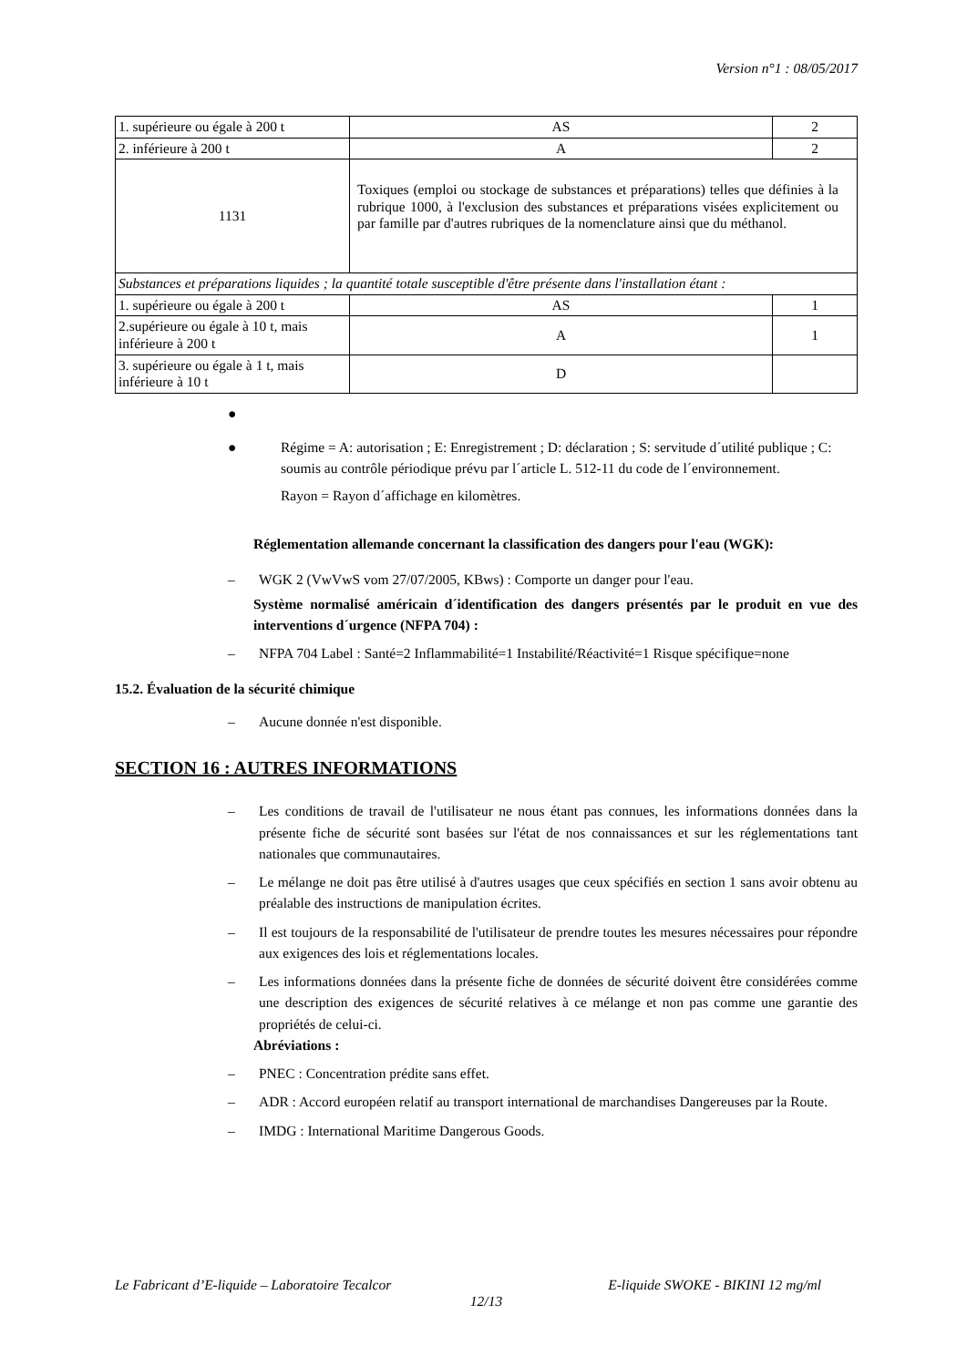Version n°1 : 08/05/2017
| 1. supérieure ou égale à 200 t | AS | 2 |
| 2. inférieure à 200 t | A | 2 |
| 1131 | Toxiques (emploi ou stockage de substances et préparations) telles que définies à la rubrique 1000, à l'exclusion des substances et préparations visées explicitement ou par famille par d'autres rubriques de la nomenclature ainsi que du méthanol. | |
| Substances et préparations liquides ; la quantité totale susceptible d'être présente dans l'installation étant : | | |
| 1. supérieure ou égale à 200 t | AS | 1 |
| 2.supérieure ou égale à 10 t, mais inférieure à 200 t | A | 1 |
| 3. supérieure ou égale à 1 t, mais inférieure à 10 t | D | |
●
● Régime = A: autorisation ; E: Enregistrement ; D: déclaration ; S: servitude d´utilité publique ; C: soumis au contrôle périodique prévu par l´article L. 512-11 du code de l´environnement.
Rayon = Rayon d´affichage en kilomètres.
Réglementation allemande concernant la classification des dangers pour l'eau (WGK):
– WGK 2 (VwVwS vom 27/07/2005, KBws) : Comporte un danger pour l'eau.
Système normalisé américain d´identification des dangers présentés par le produit en vue des interventions d´urgence (NFPA 704) :
– NFPA 704 Label : Santé=2 Inflammabilité=1 Instabilité/Réactivité=1 Risque spécifique=none
15.2. Évaluation de la sécurité chimique
– Aucune donnée n'est disponible.
SECTION 16 : AUTRES INFORMATIONS
– Les conditions de travail de l'utilisateur ne nous étant pas connues, les informations données dans la présente fiche de sécurité sont basées sur l'état de nos connaissances et sur les réglementations tant nationales que communautaires.
– Le mélange ne doit pas être utilisé à d'autres usages que ceux spécifiés en section 1 sans avoir obtenu au préalable des instructions de manipulation écrites.
– Il est toujours de la responsabilité de l'utilisateur de prendre toutes les mesures nécessaires pour répondre aux exigences des lois et réglementations locales.
– Les informations données dans la présente fiche de données de sécurité doivent être considérées comme une description des exigences de sécurité relatives à ce mélange et non pas comme une garantie des propriétés de celui-ci.
Abréviations :
– PNEC : Concentration prédite sans effet.
– ADR : Accord européen relatif au transport international de marchandises Dangereuses par la Route.
– IMDG : International Maritime Dangerous Goods.
Le Fabricant d’E-liquide – Laboratoire Tecalcor E-liquide SWOKE - BIKINI 12 mg/ml
12/13